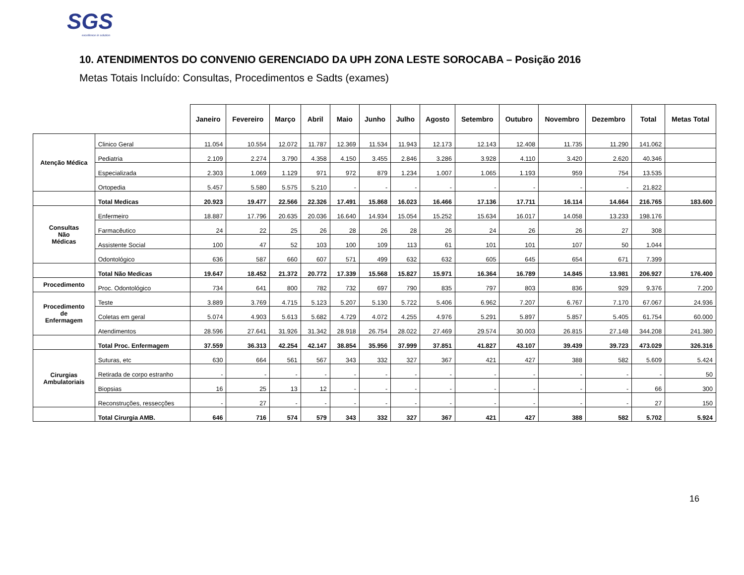SGS
excellence in solution
10. ATENDIMENTOS DO CONVENIO GERENCIADO DA UPH ZONA LESTE SOROCABA – Posição 2016
Metas Totais Incluído: Consultas, Procedimentos e Sadts (exames)
| | | Janeiro | Fevereiro | Março | Abril | Maio | Junho | Julho | Agosto | Setembro | Outubro | Novembro | Dezembro | Total | Metas Total |
| --- | --- | --- | --- | --- | --- | --- | --- | --- | --- | --- | --- | --- | --- | --- | --- |
| Atenção Médica | Clinico Geral | 11.054 | 10.554 | 12.072 | 11.787 | 12.369 | 11.534 | 11.943 | 12.173 | 12.143 | 12.408 | 11.735 | 11.290 | 141.062 | |
| | Pediatria | 2.109 | 2.274 | 3.790 | 4.358 | 4.150 | 3.455 | 2.846 | 3.286 | 3.928 | 4.110 | 3.420 | 2.620 | 40.346 | |
| | Especializada | 2.303 | 1.069 | 1.129 | 971 | 972 | 879 | 1.234 | 1.007 | 1.065 | 1.193 | 959 | 754 | 13.535 | |
| | Ortopedia | 5.457 | 5.580 | 5.575 | 5.210 | - | - | - | - | - | - | - | - | 21.822 | |
| | Total Medicas | 20.923 | 19.477 | 22.566 | 22.326 | 17.491 | 15.868 | 16.023 | 16.466 | 17.136 | 17.711 | 16.114 | 14.664 | 216.765 | 183.600 |
| Consultas Não Médicas | Enfermeiro | 18.887 | 17.796 | 20.635 | 20.036 | 16.640 | 14.934 | 15.054 | 15.252 | 15.634 | 16.017 | 14.058 | 13.233 | 198.176 | |
| | Farmacêutico | 24 | 22 | 25 | 26 | 28 | 26 | 28 | 26 | 24 | 26 | 26 | 27 | 308 | |
| | Assistente Social | 100 | 47 | 52 | 103 | 100 | 109 | 113 | 61 | 101 | 101 | 107 | 50 | 1.044 | |
| | Odontológico | 636 | 587 | 660 | 607 | 571 | 499 | 632 | 632 | 605 | 645 | 654 | 671 | 7.399 | |
| | Total Não Medicas | 19.647 | 18.452 | 21.372 | 20.772 | 17.339 | 15.568 | 15.827 | 15.971 | 16.364 | 16.789 | 14.845 | 13.981 | 206.927 | 176.400 |
| Procedimento | Proc. Odontológico | 734 | 641 | 800 | 782 | 732 | 697 | 790 | 835 | 797 | 803 | 836 | 929 | 9.376 | 7.200 |
| Procedimento de Enfermagem | Teste | 3.889 | 3.769 | 4.715 | 5.123 | 5.207 | 5.130 | 5.722 | 5.406 | 6.962 | 7.207 | 6.767 | 7.170 | 67.067 | 24.936 |
| | Coletas em geral | 5.074 | 4.903 | 5.613 | 5.682 | 4.729 | 4.072 | 4.255 | 4.976 | 5.291 | 5.897 | 5.857 | 5.405 | 61.754 | 60.000 |
| | Atendimentos | 28.596 | 27.641 | 31.926 | 31.342 | 28.918 | 26.754 | 28.022 | 27.469 | 29.574 | 30.003 | 26.815 | 27.148 | 344.208 | 241.380 |
| | Total Proc. Enfermagem | 37.559 | 36.313 | 42.254 | 42.147 | 38.854 | 35.956 | 37.999 | 37.851 | 41.827 | 43.107 | 39.439 | 39.723 | 473.029 | 326.316 |
| Cirurgias Ambulatoriais | Suturas, etc | 630 | 664 | 561 | 567 | 343 | 332 | 327 | 367 | 421 | 427 | 388 | 582 | 5.609 | 5.424 |
| | Retirada de corpo estranho | - | - | - | - | - | - | - | - | - | - | - | - | - | 50 |
| | Biopsias | 16 | 25 | 13 | 12 | - | - | - | - | - | - | - | - | 66 | 300 |
| | Reconstruções, ressecções | - | 27 | - | - | - | - | - | - | - | - | - | - | 27 | 150 |
| | Total Cirurgia AMB. | 646 | 716 | 574 | 579 | 343 | 332 | 327 | 367 | 421 | 427 | 388 | 582 | 5.702 | 5.924 |
16